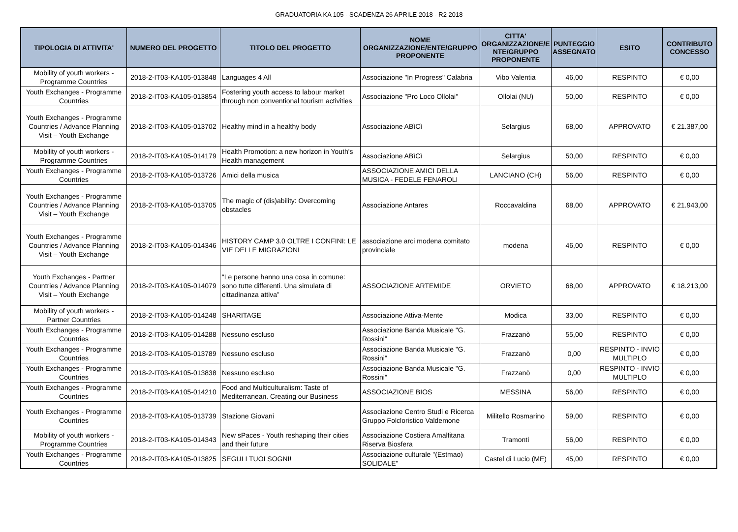GRADUATORIA KA 105 - SCADENZA 26 APRILE 2018 - R2 2018
| TIPOLOGIA DI ATTIVITA' | NUMERO DEL PROGETTO | TITOLO DEL PROGETTO | NOME ORGANIZZAZIONE/ENTE/GRUPPO PROPONENTE | CITTA' ORGANIZZAZIONE/E NTE/GRUPPO PROPONENTE | PUNTEGGIO ASSEGNATO | ESITO | CONTRIBUTO CONCESSO |
| --- | --- | --- | --- | --- | --- | --- | --- |
| Mobility of youth workers - Programme Countries | 2018-2-IT03-KA105-013848 | Languages 4 All | Associazione "In Progress" Calabria | Vibo Valentia | 46,00 | RESPINTO | € 0,00 |
| Youth Exchanges - Programme Countries | 2018-2-IT03-KA105-013854 | Fostering youth access to labour market through non conventional tourism activities | Associazione "Pro Loco Ollolai" | Ollolai (NU) | 50,00 | RESPINTO | € 0,00 |
| Youth Exchanges - Programme Countries / Advance Planning Visit – Youth Exchange | 2018-2-IT03-KA105-013702 | Healthy mind in a healthy body | Associazione ABìCì | Selargius | 68,00 | APPROVATO | € 21.387,00 |
| Mobility of youth workers - Programme Countries | 2018-2-IT03-KA105-014179 | Health Promotion: a new horizon in Youth's Health management | Associazione ABìCì | Selargius | 50,00 | RESPINTO | € 0,00 |
| Youth Exchanges - Programme Countries | 2018-2-IT03-KA105-013726 | Amici della musica | ASSOCIAZIONE AMICI DELLA MUSICA - FEDELE FENAROLI | LANCIANO (CH) | 56,00 | RESPINTO | € 0,00 |
| Youth Exchanges - Programme Countries / Advance Planning Visit – Youth Exchange | 2018-2-IT03-KA105-013705 | The magic of (dis)ability: Overcoming obstacles | Associazione Antares | Roccavaldina | 68,00 | APPROVATO | € 21.943,00 |
| Youth Exchanges - Programme Countries / Advance Planning Visit – Youth Exchange | 2018-2-IT03-KA105-014346 | HISTORY CAMP 3.0 OLTRE I CONFINI: LE VIE DELLE MIGRAZIONI | associazione arci modena comitato provinciale | modena | 46,00 | RESPINTO | € 0,00 |
| Youth Exchanges - Partner Countries / Advance Planning Visit – Youth Exchange | 2018-2-IT03-KA105-014079 | “Le persone hanno una cosa in comune: sono tutte differenti. Una simulata di cittadinanza attiva” | ASSOCIAZIONE ARTEMIDE | ORVIETO | 68,00 | APPROVATO | € 18.213,00 |
| Mobility of youth workers - Partner Countries | 2018-2-IT03-KA105-014248 | SHARITAGE | Associazione Attiva-Mente | Modica | 33,00 | RESPINTO | € 0,00 |
| Youth Exchanges - Programme Countries | 2018-2-IT03-KA105-014288 | Nessuno escluso | Associazione Banda Musicale "G. Rossini" | Frazzanò | 55,00 | RESPINTO | € 0,00 |
| Youth Exchanges - Programme Countries | 2018-2-IT03-KA105-013789 | Nessuno escluso | Associazione Banda Musicale "G. Rossini" | Frazzanò | 0,00 | RESPINTO - INVIO MULTIPLO | € 0,00 |
| Youth Exchanges - Programme Countries | 2018-2-IT03-KA105-013838 | Nessuno escluso | Associazione Banda Musicale "G. Rossini" | Frazzanò | 0,00 | RESPINTO - INVIO MULTIPLO | € 0,00 |
| Youth Exchanges - Programme Countries | 2018-2-IT03-KA105-014210 | Food and Multiculturalism: Taste of Mediterranean. Creating our Business | ASSOCIAZIONE BIOS | MESSINA | 56,00 | RESPINTO | € 0,00 |
| Youth Exchanges - Programme Countries | 2018-2-IT03-KA105-013739 | Stazione Giovani | Associazione Centro Studi e Ricerca Gruppo Folcloristico Valdemone | Militello Rosmarino | 59,00 | RESPINTO | € 0,00 |
| Mobility of youth workers - Programme Countries | 2018-2-IT03-KA105-014343 | New sPaces - Youth reshaping their cities and their future | Associazione Costiera Amalfitana Riserva Biosfera | Tramonti | 56,00 | RESPINTO | € 0,00 |
| Youth Exchanges - Programme Countries | 2018-2-IT03-KA105-013825 | SEGUI I TUOI SOGNI! | Associazione culturale "(Estmao) SOLIDALE" | Castel di Lucio (ME) | 45,00 | RESPINTO | € 0,00 |